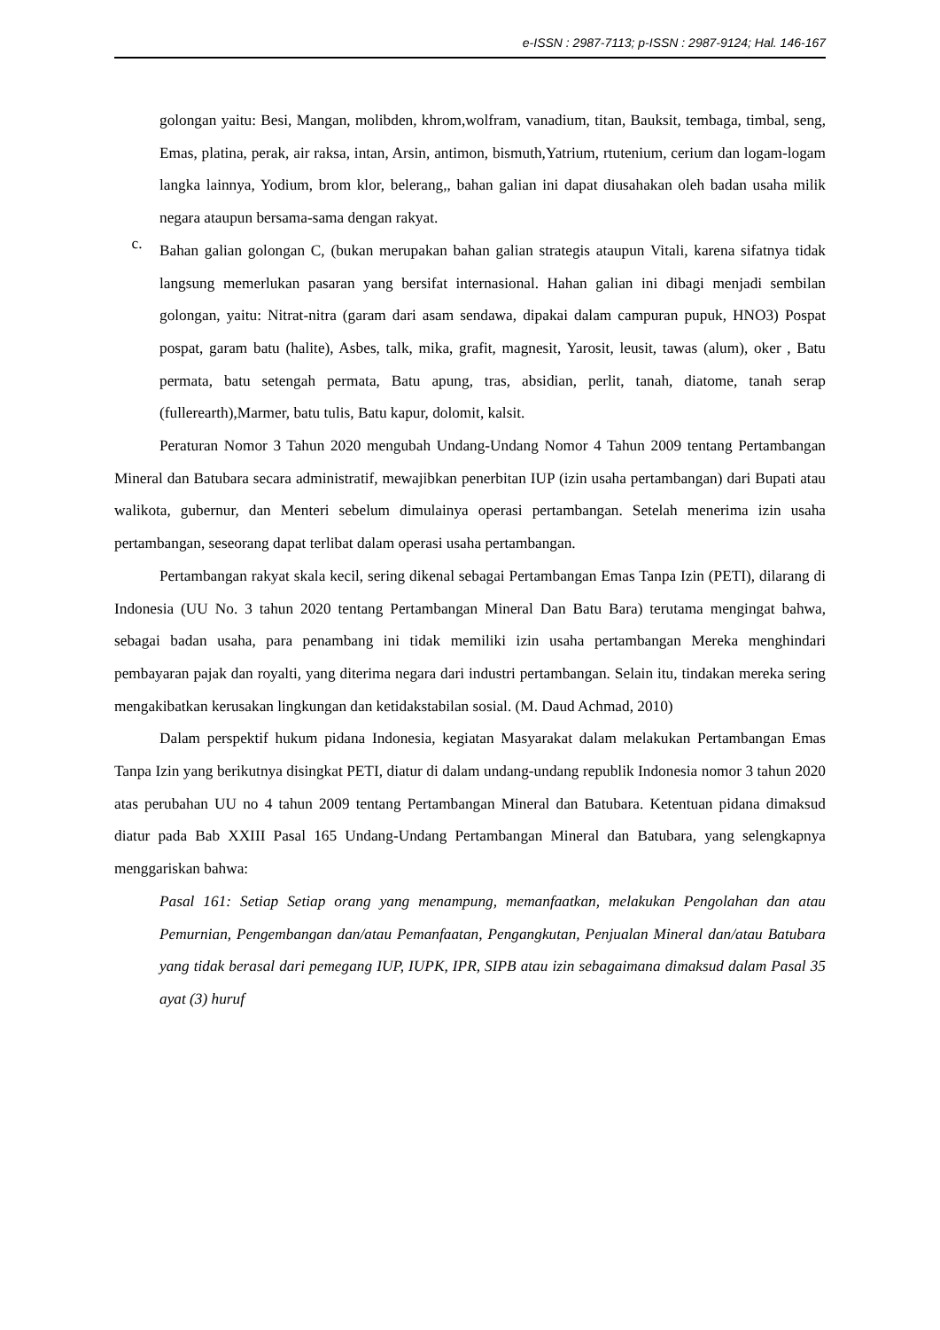e-ISSN : 2987-7113; p-ISSN : 2987-9124; Hal. 146-167
golongan yaitu: Besi, Mangan, molibden, khrom,wolfram, vanadium, titan, Bauksit, tembaga, timbal, seng, Emas, platina, perak, air raksa, intan, Arsin, antimon, bismuth,Yatrium, rtutenium, cerium dan logam-logam langka lainnya, Yodium, brom klor, belerang,, bahan galian ini dapat diusahakan oleh badan usaha milik negara ataupun bersama-sama dengan rakyat.
c.
Bahan galian golongan C, (bukan merupakan bahan galian strategis ataupun Vitali, karena sifatnya tidak langsung memerlukan pasaran yang bersifat internasional. Hahan galian ini dibagi menjadi sembilan golongan, yaitu: Nitrat-nitra (garam dari asam sendawa, dipakai dalam campuran pupuk, HNO3) Pospat pospat, garam batu (halite), Asbes, talk, mika, grafit, magnesit, Yarosit, leusit, tawas (alum), oker , Batu permata, batu setengah permata, Batu apung, tras, absidian, perlit, tanah, diatome, tanah serap (fullerearth),Marmer, batu tulis, Batu kapur, dolomit, kalsit.
Peraturan Nomor 3 Tahun 2020 mengubah Undang-Undang Nomor 4 Tahun 2009 tentang Pertambangan Mineral dan Batubara secara administratif, mewajibkan penerbitan IUP (izin usaha pertambangan) dari Bupati atau walikota, gubernur, dan Menteri sebelum dimulainya operasi pertambangan. Setelah menerima izin usaha pertambangan, seseorang dapat terlibat dalam operasi usaha pertambangan.
Pertambangan rakyat skala kecil, sering dikenal sebagai Pertambangan Emas Tanpa Izin (PETI), dilarang di Indonesia (UU No. 3 tahun 2020 tentang Pertambangan Mineral Dan Batu Bara) terutama mengingat bahwa, sebagai badan usaha, para penambang ini tidak memiliki izin usaha pertambangan Mereka menghindari pembayaran pajak dan royalti, yang diterima negara dari industri pertambangan. Selain itu, tindakan mereka sering mengakibatkan kerusakan lingkungan dan ketidakstabilan sosial. (M. Daud Achmad, 2010)
Dalam perspektif hukum pidana Indonesia, kegiatan Masyarakat dalam melakukan Pertambangan Emas Tanpa Izin yang berikutnya disingkat PETI, diatur di dalam undang-undang republik Indonesia nomor 3 tahun 2020 atas perubahan UU no 4 tahun 2009 tentang Pertambangan Mineral dan Batubara. Ketentuan pidana dimaksud diatur pada Bab XXIII Pasal 165 Undang-Undang Pertambangan Mineral dan Batubara, yang selengkapnya menggariskan bahwa:
Pasal 161: Setiap Setiap orang yang menampung, memanfaatkan, melakukan Pengolahan dan atau Pemurnian, Pengembangan dan/atau Pemanfaatan, Pengangkutan, Penjualan Mineral dan/atau Batubara yang tidak berasal dari pemegang IUP, IUPK, IPR, SIPB atau izin sebagaimana dimaksud dalam Pasal 35 ayat (3) huruf